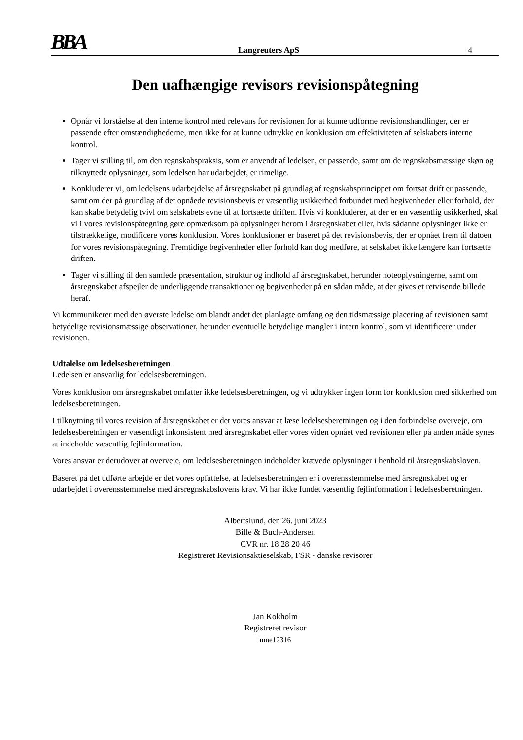BBA Langreuters ApS 4
Den uafhængige revisors revisionspåtegning
Opnår vi forståelse af den interne kontrol med relevans for revisionen for at kunne udforme revisionshandlinger, der er passende efter omstændighederne, men ikke for at kunne udtrykke en konklusion om effektiviteten af selskabets interne kontrol.
Tager vi stilling til, om den regnskabspraksis, som er anvendt af ledelsen, er passende, samt om de regnskabsmæssige skøn og tilknyttede oplysninger, som ledelsen har udarbejdet, er rimelige.
Konkluderer vi, om ledelsens udarbejdelse af årsregnskabet på grundlag af regnskabsprincippet om fortsat drift er passende, samt om der på grundlag af det opnåede revisionsbevis er væsentlig usikkerhed forbundet med begivenheder eller forhold, der kan skabe betydelig tvivl om selskabets evne til at fortsætte driften. Hvis vi konkluderer, at der er en væsentlig usikkerhed, skal vi i vores revisionspåtegning gøre opmærksom på oplysninger herom i årsregnskabet eller, hvis sådanne oplysninger ikke er tilstrækkelige, modificere vores konklusion. Vores konklusioner er baseret på det revisionsbevis, der er opnået frem til datoen for vores revisionspåtegning. Fremtidige begivenheder eller forhold kan dog medføre, at selskabet ikke længere kan fortsætte driften.
Tager vi stilling til den samlede præsentation, struktur og indhold af årsregnskabet, herunder noteoplysningerne, samt om årsregnskabet afspejler de underliggende transaktioner og begivenheder på en sådan måde, at der gives et retvisende billede heraf.
Vi kommunikerer med den øverste ledelse om blandt andet det planlagte omfang og den tidsmæssige placering af revisionen samt betydelige revisionsmæssige observationer, herunder eventuelle betydelige mangler i intern kontrol, som vi identificerer under revisionen.
Udtalelse om ledelsesberetningen
Ledelsen er ansvarlig for ledelsesberetningen.
Vores konklusion om årsregnskabet omfatter ikke ledelsesberetningen, og vi udtrykker ingen form for konklusion med sikkerhed om ledelsesberetningen.
I tilknytning til vores revision af årsregnskabet er det vores ansvar at læse ledelsesberetningen og i den forbindelse overveje, om ledelsesberetningen er væsentligt inkonsistent med årsregnskabet eller vores viden opnået ved revisionen eller på anden måde synes at indeholde væsentlig fejlinformation.
Vores ansvar er derudover at overveje, om ledelsesberetningen indeholder krævede oplysninger i henhold til årsregnskabsloven.
Baseret på det udførte arbejde er det vores opfattelse, at ledelsesberetningen er i overensstemmelse med årsregnskabet og er udarbejdet i overensstemmelse med årsregnskabslovens krav. Vi har ikke fundet væsentlig fejlinformation i ledelsesberetningen.
Albertslund, den 26. juni 2023
Bille & Buch-Andersen
CVR nr. 18 28 20 46
Registreret Revisionsaktieselskab, FSR - danske revisorer
Jan Kokholm
Registreret revisor
mne12316